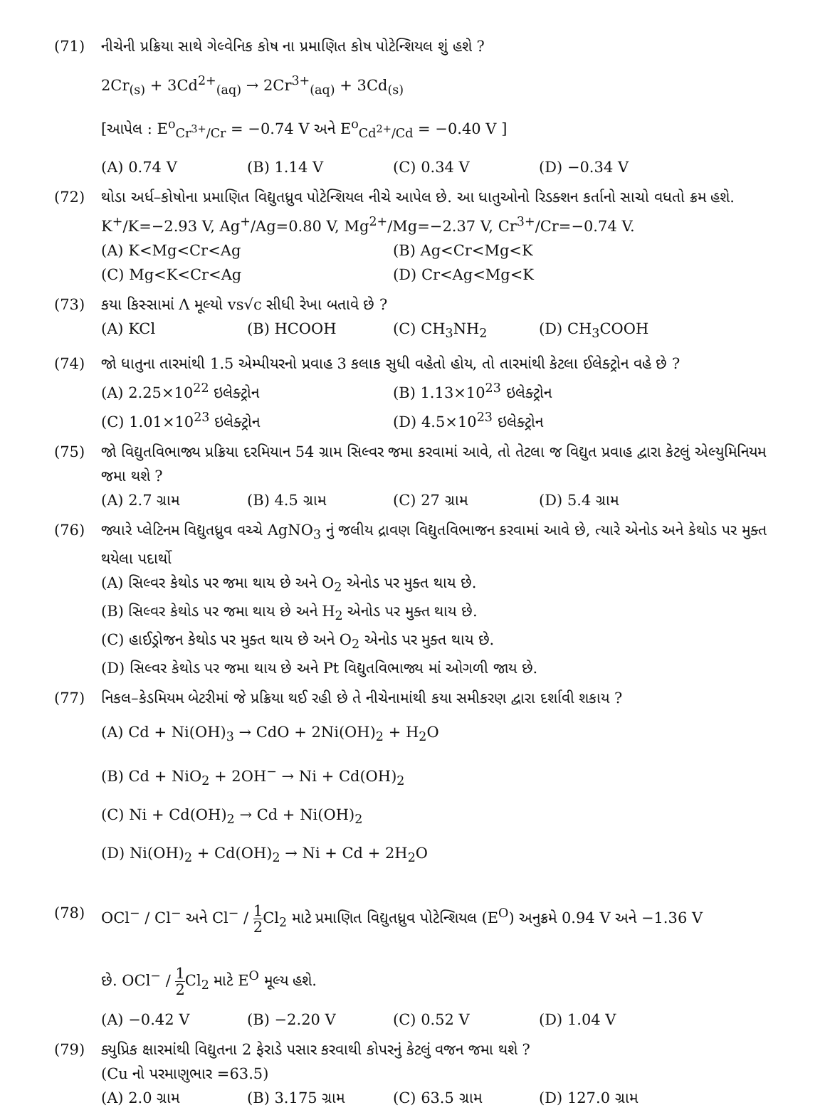(71) નીચેની પ્રક્રિયા સાથે ગેલ્વેનિક કોષ ના પ્રમાણિત કોષ પોટેન્શિયલ શું હશે ?
2Cr<sub>(s)</sub> + 3Cd<sup>2+</sup><sub>(aq)</sub> → 2Cr<sup>3+</sup><sub>(aq)</sub> + 3Cd<sub>(s)</sub>
[આપેલ : E<sup>o</sup><sub>Cr<sup>3+</sup>/Cr</sub> = −0.74 V અને E<sup>o</sup><sub>Cd<sup>2+</sup>/Cd</sub> = −0.40 V ]
(A) 0.74 V (B) 1.14 V (C) 0.34 V (D) −0.34 V
(72) થોડા અર્ધ–કોષોના પ્રમાણિત વિદ્યુતધ્રુવ પોટેન્શિયલ નીચે આપેલ છે. આ ધાતુઓનો રિડક્શન કર્તાનો સાચો વધતો ક્રમ હશે.
K<sup>+</sup>/K=−2.93 V, Ag<sup>+</sup>/Ag=0.80 V, Mg<sup>2+</sup>/Mg=−2.37 V, Cr<sup>3+</sup>/Cr=−0.74 V.
(A) K<Mg<Cr<Ag (B) Ag<Cr<Mg<K
(C) Mg<K<Cr<Ag (D) Cr<Ag<Mg<K
(73) કયા કિસ્સામાં Λ મૂલ્યો vs√c સીધી રેખા બતાવે છે ?
(A) KCl (B) HCOOH (C) CH<sub>3</sub>NH<sub>2</sub> (D) CH<sub>3</sub>COOH
(74) જો ધાતુના તારમાંથી 1.5 એમ્પીયરનો પ્રવાહ 3 કલાક સુધી વહેતો હોય, તો તારમાંથી કેટલા ઈલેક્ટ્રોન વહે છે ?
(A) 2.25×10<sup>22</sup> ઇલેક્ટ્રોન (B) 1.13×10<sup>23</sup> ઇલેક્ટ્રોન
(C) 1.01×10<sup>23</sup> ઇલેક્ટ્રોન (D) 4.5×10<sup>23</sup> ઇલેક્ટ્રોન
(75) જો વિદ્યુતવિભાજ્ય પ્રક્રિયા દરમિયાન 54 ગ્રામ સિલ્વર જમા કરવામાં આવે, તો તેટલા જ વિદ્યુત પ્રવાહ દ્વારા કેટલું એલ્યુમિનિયમ જમા થશે ?
(A) 2.7 ગ્રામ (B) 4.5 ગ્રામ (C) 27 ગ્રામ (D) 5.4 ગ્રામ
(76) જ્યારે પ્લેટિનમ વિદ્યુતધ્રુવ વચ્ચે AgNO<sub>3</sub> નું જલીય દ્રાવણ વિદ્યુતવિભાજન કરવામાં આવે છે, ત્યારે એનોડ અને કેથોડ પર મુક્ત થયેલા પદાર્થો
(A) સિલ્વર કેથોડ પર જમા થાય છે અને O<sub>2</sub> એનોડ પર મુક્ત થાય છે.
(B) સિલ્વર કેથોડ પર જમા થાય છે અને H<sub>2</sub> એનોડ પર મુક્ત થાય છે.
(C) હાઈડ્રોજન કેથોડ પર મુક્ત થાય છે અને O<sub>2</sub> એનોડ પર મુક્ત થાય છે.
(D) સિલ્વર કેથોડ પર જમા થાય છે અને Pt વિદ્યુતવિભાજ્ય માં ઓગળી જાય છે.
(77) નિકલ–કેડમિયમ બેટરીમાં જે પ્રક્રિયા થઈ રહી છે તે નીચેનામાંથી કયા સમીકરણ દ્વારા દર્શાવી શકાય ?
(A) Cd + Ni(OH)<sub>3</sub> → CdO + 2Ni(OH)<sub>2</sub> + H<sub>2</sub>O
(B) Cd + NiO<sub>2</sub> + 2OH<sup>−</sup> → Ni + Cd(OH)<sub>2</sub>
(C) Ni + Cd(OH)<sub>2</sub> → Cd + Ni(OH)<sub>2</sub>
(D) Ni(OH)<sub>2</sub> + Cd(OH)<sub>2</sub> → Ni + Cd + 2H<sub>2</sub>O
(78) OCl<sup>−</sup> / Cl<sup>−</sup> અને Cl<sup>−</sup> / 1 2 Cl<sub>2</sub> માટે પ્રમાણિત વિદ્યુતધ્રુવ પોટેન્શિયલ (E<sup>O</sup>) અનુક્રમે 0.94 V અને −1.36 V
છે. OCl<sup>−</sup> / 1 2 Cl<sub>2</sub> માટે E<sup>O</sup> મૂલ્ય હશે.
(A) −0.42 V (B) −2.20 V (C) 0.52 V (D) 1.04 V
(79) ક્યુપ્રિક ક્ષારમાંથી વિદ્યુતના 2 ફેરાડે પસાર કરવાથી કોપરનું કેટલું વજન જમા થશે ?
(Cu નો પરમાણુભાર =63.5)
(A) 2.0 ગ્રામ (B) 3.175 ગ્રામ (C) 63.5 ગ્રામ (D) 127.0 ગ્રામ